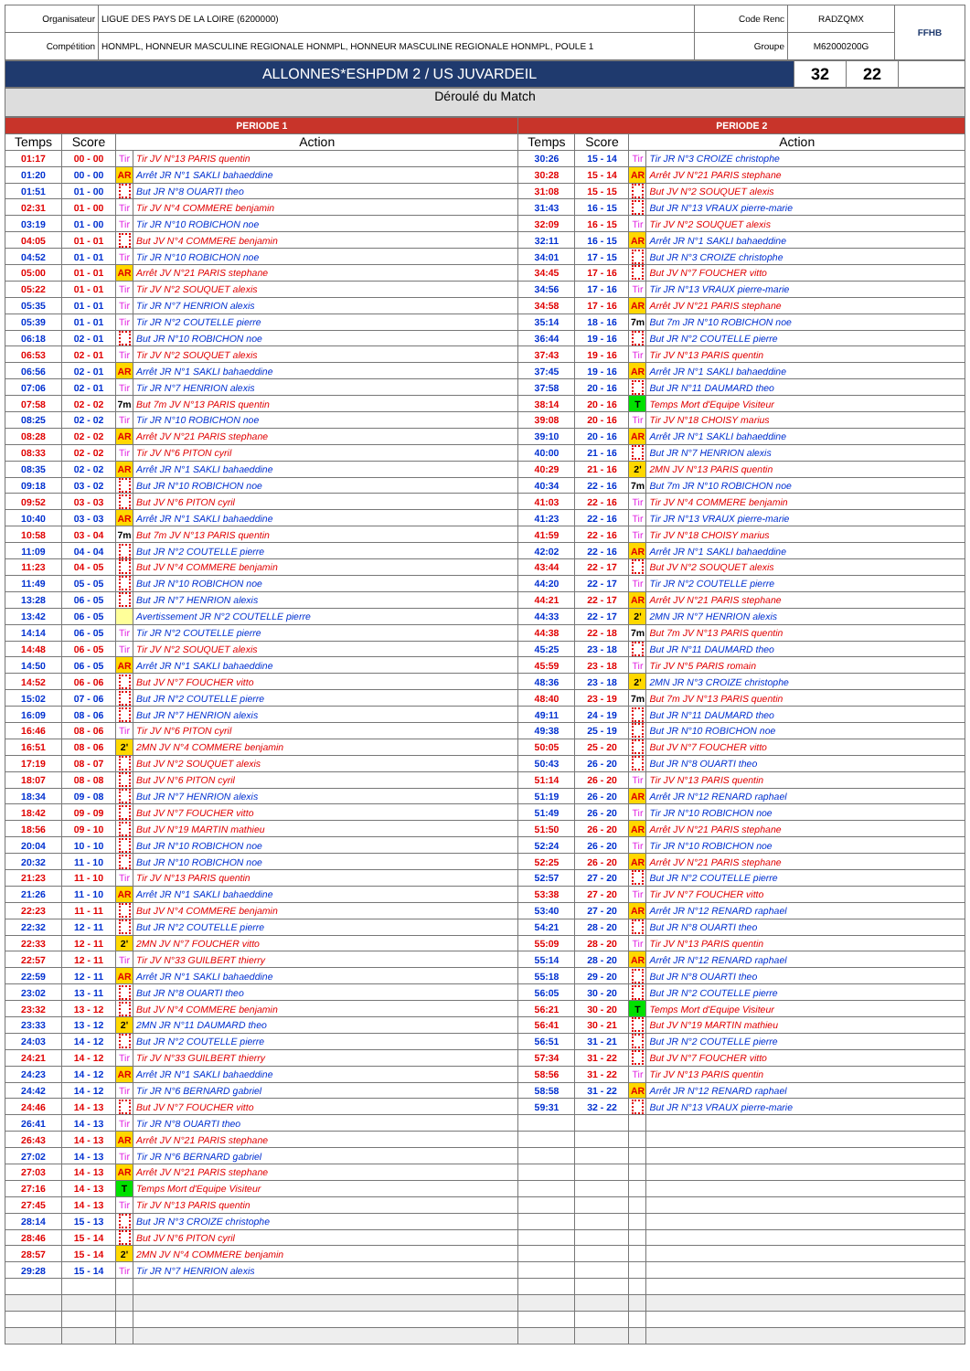| Organisateur | LIGUE DES PAYS DE LA LOIRE (6200000) | Code Renc | RADZQMX | FFHB |
| Compétition | HONMPL, HONNEUR MASCULINE REGIONALE HONMPL, HONNEUR MASCULINE REGIONALE HONMPL, POULE 1 | Groupe | M62000200G | |
| ALLONNES*ESHPDM 2 / US JUVARDEIL | 32 | 22 | |
Déroulé du Match
| PERIODE 1 | | | | PERIODE 2 | | | |
| Temps | Score | Action | | Temps | Score | Action | |
| 01:17 | 00 - 00 | Tir | Tir JV N°13 PARIS quentin | 30:26 | 15 - 14 | Tir | Tir JR N°3 CROIZE christophe |
| 01:20 | 00 - 00 | AR | Arrêt JR N°1 SAKLI bahaeddine | 30:28 | 15 - 14 | AR | Arrêt JV N°21 PARIS stephane |
| 01:51 | 01 - 00 | | But JR N°8 OUARTI theo | 31:08 | 15 - 15 | | But JV N°2 SOUQUET alexis |
| 02:31 | 01 - 00 | Tir | Tir JV N°4 COMMERE benjamin | 31:43 | 16 - 15 | | But JR N°13 VRAUX pierre-marie |
| 03:19 | 01 - 00 | Tir | Tir JR N°10 ROBICHON noe | 32:09 | 16 - 15 | Tir | Tir JV N°2 SOUQUET alexis |
| 04:05 | 01 - 01 | | But JV N°4 COMMERE benjamin | 32:11 | 16 - 15 | AR | Arrêt JR N°1 SAKLI bahaeddine |
| 04:52 | 01 - 01 | Tir | Tir JR N°10 ROBICHON noe | 34:01 | 17 - 15 | | But JR N°3 CROIZE christophe |
| 05:00 | 01 - 01 | AR | Arrêt JV N°21 PARIS stephane | 34:45 | 17 - 16 | | But JV N°7 FOUCHER vitto |
| 05:22 | 01 - 01 | Tir | Tir JV N°2 SOUQUET alexis | 34:56 | 17 - 16 | Tir | Tir JR N°13 VRAUX pierre-marie |
| 05:35 | 01 - 01 | Tir | Tir JR N°7 HENRION alexis | 34:58 | 17 - 16 | AR | Arrêt JV N°21 PARIS stephane |
| 05:39 | 01 - 01 | Tir | Tir JR N°2 COUTELLE pierre | 35:14 | 18 - 16 | 7m | But 7m JR N°10 ROBICHON noe |
| 06:18 | 02 - 01 | | But JR N°10 ROBICHON noe | 36:44 | 19 - 16 | | But JR N°2 COUTELLE pierre |
| 06:53 | 02 - 01 | Tir | Tir JV N°2 SOUQUET alexis | 37:43 | 19 - 16 | Tir | Tir JV N°13 PARIS quentin |
| 06:56 | 02 - 01 | AR | Arrêt JR N°1 SAKLI bahaeddine | 37:45 | 19 - 16 | AR | Arrêt JR N°1 SAKLI bahaeddine |
| 07:06 | 02 - 01 | Tir | Tir JR N°7 HENRION alexis | 37:58 | 20 - 16 | | But JR N°11 DAUMARD theo |
| 07:58 | 02 - 02 | 7m | But 7m JV N°13 PARIS quentin | 38:14 | 20 - 16 | T | Temps Mort d'Equipe Visiteur |
| 08:25 | 02 - 02 | Tir | Tir JR N°10 ROBICHON noe | 39:08 | 20 - 16 | Tir | Tir JV N°18 CHOISY marius |
| 08:28 | 02 - 02 | AR | Arrêt JV N°21 PARIS stephane | 39:10 | 20 - 16 | AR | Arrêt JR N°1 SAKLI bahaeddine |
| 08:33 | 02 - 02 | Tir | Tir JV N°6 PITON cyril | 40:00 | 21 - 16 | | But JR N°7 HENRION alexis |
| 08:35 | 02 - 02 | AR | Arrêt JR N°1 SAKLI bahaeddine | 40:29 | 21 - 16 | 2' | 2MN JV N°13 PARIS quentin |
| 09:18 | 03 - 02 | | But JR N°10 ROBICHON noe | 40:34 | 22 - 16 | 7m | But 7m JR N°10 ROBICHON noe |
| 09:52 | 03 - 03 | | But JV N°6 PITON cyril | 41:03 | 22 - 16 | Tir | Tir JV N°4 COMMERE benjamin |
| 10:40 | 03 - 03 | AR | Arrêt JR N°1 SAKLI bahaeddine | 41:23 | 22 - 16 | Tir | Tir JR N°13 VRAUX pierre-marie |
| 10:58 | 03 - 04 | 7m | But 7m JV N°13 PARIS quentin | 41:59 | 22 - 16 | Tir | Tir JV N°18 CHOISY marius |
| 11:09 | 04 - 04 | | But JR N°2 COUTELLE pierre | 42:02 | 22 - 16 | AR | Arrêt JR N°1 SAKLI bahaeddine |
| 11:23 | 04 - 05 | | But JV N°4 COMMERE benjamin | 43:44 | 22 - 17 | | But JV N°2 SOUQUET alexis |
| 11:49 | 05 - 05 | | But JR N°10 ROBICHON noe | 44:20 | 22 - 17 | Tir | Tir JR N°2 COUTELLE pierre |
| 13:28 | 06 - 05 | | But JR N°7 HENRION alexis | 44:21 | 22 - 17 | AR | Arrêt JV N°21 PARIS stephane |
| 13:42 | 06 - 05 | | Avertissement JR N°2 COUTELLE pierre | 44:33 | 22 - 17 | 2' | 2MN JR N°7 HENRION alexis |
| 14:14 | 06 - 05 | Tir | Tir JR N°2 COUTELLE pierre | 44:38 | 22 - 18 | 7m | But 7m JV N°13 PARIS quentin |
| 14:48 | 06 - 05 | Tir | Tir JV N°2 SOUQUET alexis | 45:25 | 23 - 18 | | But JR N°11 DAUMARD theo |
| 14:50 | 06 - 05 | AR | Arrêt JR N°1 SAKLI bahaeddine | 45:59 | 23 - 18 | Tir | Tir JV N°5 PARIS romain |
| 14:52 | 06 - 06 | | But JV N°7 FOUCHER vitto | 48:36 | 23 - 18 | 2' | 2MN JR N°3 CROIZE christophe |
| 15:02 | 07 - 06 | | But JR N°2 COUTELLE pierre | 48:40 | 23 - 19 | 7m | But 7m JV N°13 PARIS quentin |
| 16:09 | 08 - 06 | | But JR N°7 HENRION alexis | 49:11 | 24 - 19 | | But JR N°11 DAUMARD theo |
| 16:46 | 08 - 06 | Tir | Tir JV N°6 PITON cyril | 49:38 | 25 - 19 | | But JR N°10 ROBICHON noe |
| 16:51 | 08 - 06 | 2' | 2MN JV N°4 COMMERE benjamin | 50:05 | 25 - 20 | | But JV N°7 FOUCHER vitto |
| 17:19 | 08 - 07 | | But JV N°2 SOUQUET alexis | 50:43 | 26 - 20 | | But JR N°8 OUARTI theo |
| 18:07 | 08 - 08 | | But JV N°6 PITON cyril | 51:14 | 26 - 20 | Tir | Tir JV N°13 PARIS quentin |
| 18:34 | 09 - 08 | | But JR N°7 HENRION alexis | 51:19 | 26 - 20 | AR | Arrêt JR N°12 RENARD raphael |
| 18:42 | 09 - 09 | | But JV N°7 FOUCHER vitto | 51:49 | 26 - 20 | Tir | Tir JR N°10 ROBICHON noe |
| 18:56 | 09 - 10 | | But JV N°19 MARTIN mathieu | 51:50 | 26 - 20 | AR | Arrêt JV N°21 PARIS stephane |
| 20:04 | 10 - 10 | | But JR N°10 ROBICHON noe | 52:24 | 26 - 20 | Tir | Tir JR N°10 ROBICHON noe |
| 20:32 | 11 - 10 | | But JR N°10 ROBICHON noe | 52:25 | 26 - 20 | AR | Arrêt JV N°21 PARIS stephane |
| 21:23 | 11 - 10 | Tir | Tir JV N°13 PARIS quentin | 52:57 | 27 - 20 | | But JR N°2 COUTELLE pierre |
| 21:26 | 11 - 10 | AR | Arrêt JR N°1 SAKLI bahaeddine | 53:38 | 27 - 20 | Tir | Tir JV N°7 FOUCHER vitto |
| 22:23 | 11 - 11 | | But JV N°4 COMMERE benjamin | 53:40 | 27 - 20 | AR | Arrêt JR N°12 RENARD raphael |
| 22:32 | 12 - 11 | | But JR N°2 COUTELLE pierre | 54:21 | 28 - 20 | | But JR N°8 OUARTI theo |
| 22:33 | 12 - 11 | 2' | 2MN JV N°7 FOUCHER vitto | 55:09 | 28 - 20 | Tir | Tir JV N°13 PARIS quentin |
| 22:57 | 12 - 11 | Tir | Tir JV N°33 GUILBERT thierry | 55:14 | 28 - 20 | AR | Arrêt JR N°12 RENARD raphael |
| 22:59 | 12 - 11 | AR | Arrêt JR N°1 SAKLI bahaeddine | 55:18 | 29 - 20 | | But JR N°8 OUARTI theo |
| 23:02 | 13 - 11 | | But JR N°8 OUARTI theo | 56:05 | 30 - 20 | | But JR N°2 COUTELLE pierre |
| 23:32 | 13 - 12 | | But JV N°4 COMMERE benjamin | 56:21 | 30 - 20 | T | Temps Mort d'Equipe Visiteur |
| 23:33 | 13 - 12 | 2' | 2MN JR N°11 DAUMARD theo | 56:41 | 30 - 21 | | But JV N°19 MARTIN mathieu |
| 24:03 | 14 - 12 | | But JR N°2 COUTELLE pierre | 56:51 | 31 - 21 | | But JR N°2 COUTELLE pierre |
| 24:21 | 14 - 12 | Tir | Tir JV N°33 GUILBERT thierry | 57:34 | 31 - 22 | | But JV N°7 FOUCHER vitto |
| 24:23 | 14 - 12 | AR | Arrêt JR N°1 SAKLI bahaeddine | 58:56 | 31 - 22 | Tir | Tir JV N°13 PARIS quentin |
| 24:42 | 14 - 12 | Tir | Tir JR N°6 BERNARD gabriel | 58:58 | 31 - 22 | AR | Arrêt JR N°12 RENARD raphael |
| 24:46 | 14 - 13 | | But JV N°7 FOUCHER vitto | 59:31 | 32 - 22 | | But JR N°13 VRAUX pierre-marie |
| 26:41 | 14 - 13 | Tir | Tir JR N°8 OUARTI theo | | | | |
| 26:43 | 14 - 13 | AR | Arrêt JV N°21 PARIS stephane | | | | |
| 27:02 | 14 - 13 | Tir | Tir JR N°6 BERNARD gabriel | | | | |
| 27:03 | 14 - 13 | AR | Arrêt JV N°21 PARIS stephane | | | | |
| 27:16 | 14 - 13 | T | Temps Mort d'Equipe Visiteur | | | | |
| 27:45 | 14 - 13 | Tir | Tir JV N°13 PARIS quentin | | | | |
| 28:14 | 15 - 13 | | But JR N°3 CROIZE christophe | | | | |
| 28:46 | 15 - 14 | | But JV N°6 PITON cyril | | | | |
| 28:57 | 15 - 14 | 2' | 2MN JV N°4 COMMERE benjamin | | | | |
| 29:28 | 15 - 14 | Tir | Tir JR N°7 HENRION alexis | | | | |